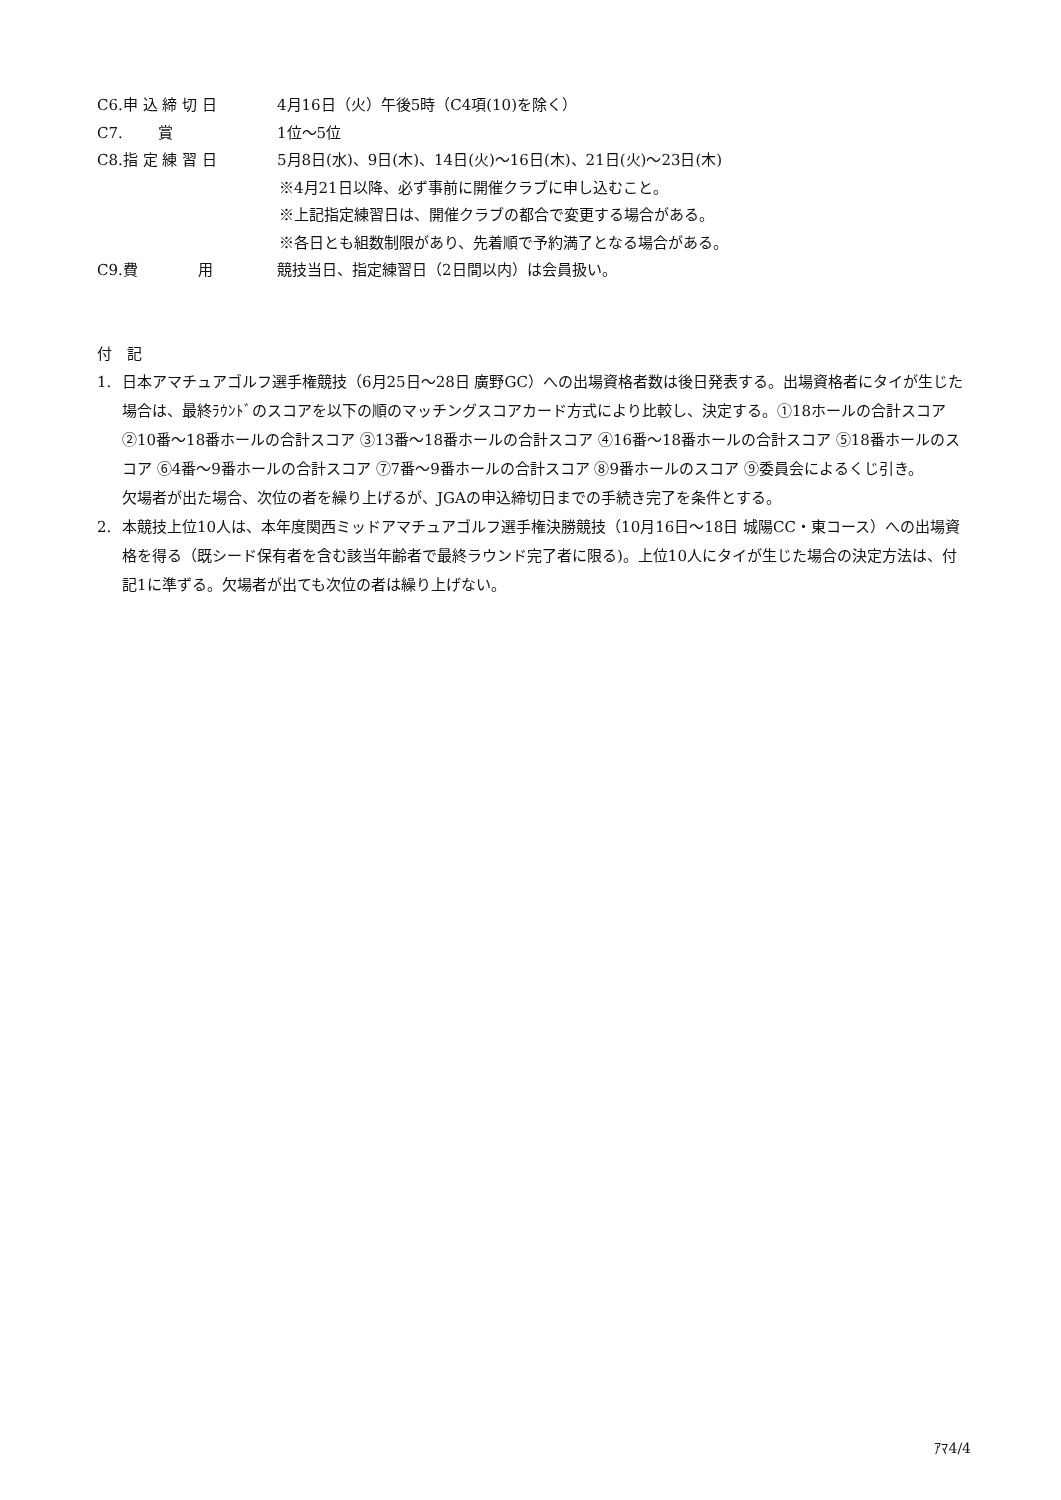C6.申 込 締 切 日 4月16日（火）午後5時（C4項(10)を除く）
C7.　　 賞 1位～5位
C8.指 定 練 習 日 5月8日(水)、9日(木)、14日(火)～16日(木)、21日(火)～23日(木)
※4月21日以降、必ず事前に開催クラブに申し込むこと。
※上記指定練習日は、開催クラブの都合で変更する場合がある。
※各日とも組数制限があり、先着順で予約満了となる場合がある。
C9.費　　　　用 競技当日、指定練習日（2日間以内）は会員扱い。
付　記
1. 日本アマチュアゴルフ選手権競技（6月25日～28日 廣野GC）への出場資格者数は後日発表する。出場資格者にタイが生じた場合は、最終ﾗｳﾝﾄﾞのスコアを以下の順のマッチングスコアカード方式により比較し、決定する。①18ホールの合計スコア ②10番～18番ホールの合計スコア ③13番～18番ホールの合計スコア ④16番～18番ホールの合計スコア ⑤18番ホールのスコア ⑥4番～9番ホールの合計スコア ⑦7番～9番ホールの合計スコア ⑧9番ホールのスコア ⑨委員会によるくじ引き。
欠場者が出た場合、次位の者を繰り上げるが、JGAの申込締切日までの手続き完了を条件とする。
2. 本競技上位10人は、本年度関西ミッドアマチュアゴルフ選手権決勝競技（10月16日～18日 城陽CC・東コース）への出場資格を得る（既シード保有者を含む該当年齢者で最終ラウンド完了者に限る)。上位10人にタイが生じた場合の決定方法は、付記1に準ずる。欠場者が出ても次位の者は繰り上げない。
ｱﾏ4/4